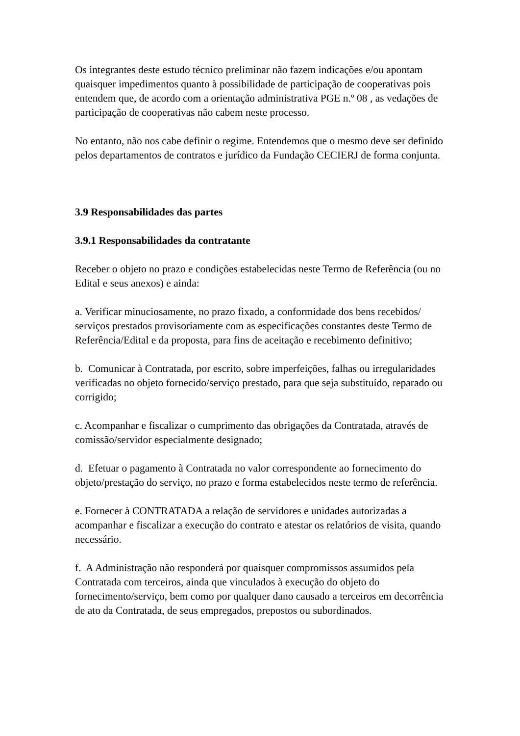Os integrantes deste estudo técnico preliminar não fazem indicações e/ou apontam quaisquer impedimentos quanto à possibilidade de participação de cooperativas pois entendem que, de acordo com a orientação administrativa PGE n.º 08 , as vedações de participação de cooperativas não cabem neste processo.
No entanto, não nos cabe definir o regime. Entendemos que o mesmo deve ser definido pelos departamentos de contratos e jurídico da Fundação CECIERJ de forma conjunta.
3.9 Responsabilidades das partes
3.9.1 Responsabilidades da contratante
Receber o objeto no prazo e condições estabelecidas neste Termo de Referência (ou no Edital e seus anexos) e ainda:
a. Verificar minuciosamente, no prazo fixado, a conformidade dos bens recebidos/ serviços prestados provisoriamente com as especificações constantes deste Termo de Referência/Edital e da proposta, para fins de aceitação e recebimento definitivo;
b. Comunicar à Contratada, por escrito, sobre imperfeições, falhas ou irregularidades verificadas no objeto fornecido/serviço prestado, para que seja substituído, reparado ou corrigido;
c. Acompanhar e fiscalizar o cumprimento das obrigações da Contratada, através de comissão/servidor especialmente designado;
d. Efetuar o pagamento à Contratada no valor correspondente ao fornecimento do objeto/prestação do serviço, no prazo e forma estabelecidos neste termo de referência.
e. Fornecer à CONTRATADA a relação de servidores e unidades autorizadas a acompanhar e fiscalizar a execução do contrato e atestar os relatórios de visita, quando necessário.
f. A Administração não responderá por quaisquer compromissos assumidos pela Contratada com terceiros, ainda que vinculados à execução do objeto do fornecimento/serviço, bem como por qualquer dano causado a terceiros em decorrência de ato da Contratada, de seus empregados, prepostos ou subordinados.